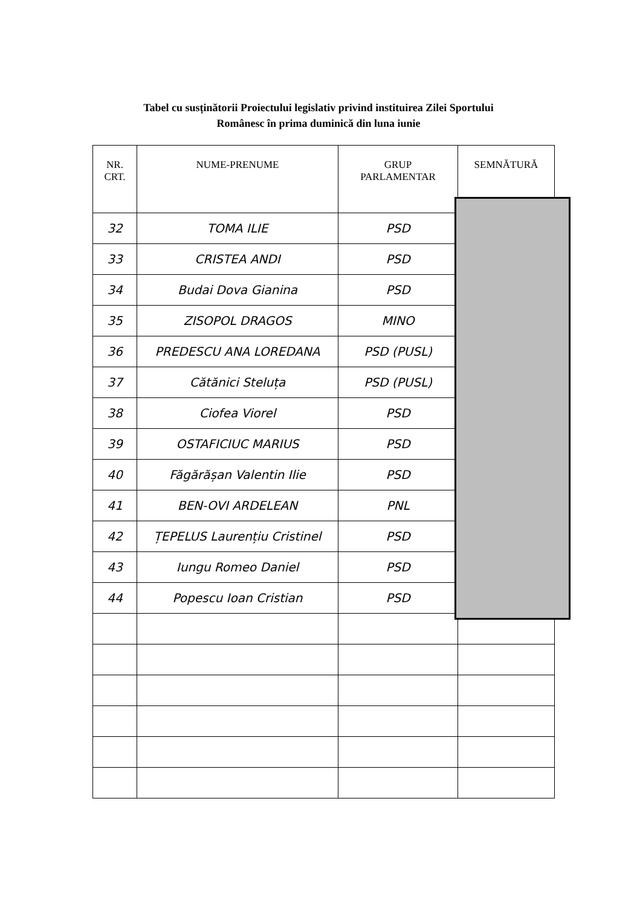Tabel cu susținătorii Proiectului legislativ privind instituirea Zilei Sportului
Românesc în prima duminică din luna iunie
| NR. CRT. | NUME-PRENUME | GRUP PARLAMENTAR | SEMNĂTURĂ |
| --- | --- | --- | --- |
| 32 | TOMA ILIE | PSD | |
| 33 | CRISTEA ANDI | PSD | |
| 34 | Budai Dova Gianina | PSD | |
| 35 | ZISOPOL DRAGOS | MINO | |
| 36 | PREDESCU ANA LOREDANA | PSD (PUSL) | |
| 37 | Cătănici Steluța | PSD (PUSL) | |
| 38 | Ciofea Viorel | PSD | |
| 39 | OSTAFICIUC MARIUS | PSD | |
| 40 | Făgărășan Valentin Ilie | PSD | |
| 41 | BEN-OVI ARDELEAN | PNL | |
| 42 | ȚEPELUS Laurențiu Cristinel | PSD | |
| 43 | Iungu Romeo Daniel | PSD | |
| 44 | Popescu Ioan Cristian | PSD | |